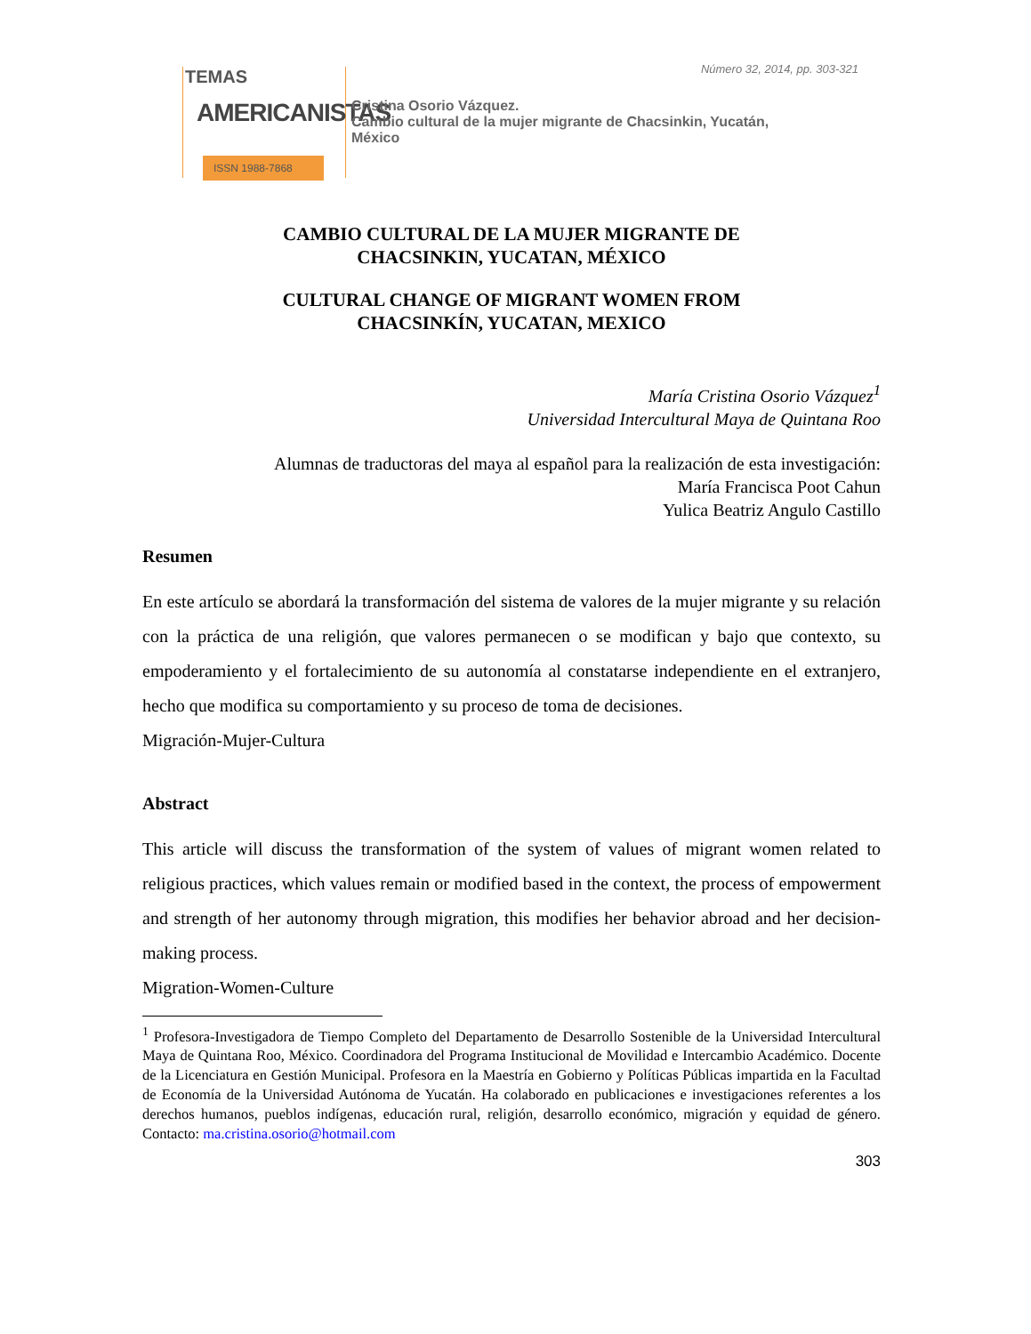Número 32, 2014, pp. 303-321
TEMAS
AMERICANISTAS
ISSN 1988-7868
Cristina Osorio Vázquez.
Cambio cultural de la mujer migrante de Chacsinkin, Yucatán,
México
CAMBIO CULTURAL DE LA MUJER MIGRANTE DE
CHACSINKIN, YUCATAN, MÉXICO
CULTURAL CHANGE OF MIGRANT WOMEN FROM
CHACSINKÍN, YUCATAN, MEXICO
María Cristina Osorio Vázquez<sup>1</sup>
Universidad Intercultural Maya de Quintana Roo
Alumnas de traductoras del maya al español para la realización de esta investigación:
María Francisca Poot Cahun
Yulica Beatriz Angulo Castillo
Resumen
En este artículo se abordará la transformación del sistema de valores de la mujer migrante y su relación con la práctica de una religión, que valores permanecen o se modifican y bajo que contexto, su empoderamiento y el fortalecimiento de su autonomía al constatarse independiente en el extranjero, hecho que modifica su comportamiento y su proceso de toma de decisiones.
Migración-Mujer-Cultura
Abstract
This article will discuss the transformation of the system of values of migrant women related to religious practices, which values remain or modified based in the context, the process of empowerment and strength of her autonomy through migration, this modifies her behavior abroad and her decision-making process.
Migration-Women-Culture
<sup>1</sup> Profesora-Investigadora de Tiempo Completo del Departamento de Desarrollo Sostenible de la Universidad Intercultural Maya de Quintana Roo, México. Coordinadora del Programa Institucional de Movilidad e Intercambio Académico. Docente de la Licenciatura en Gestión Municipal. Profesora en la Maestría en Gobierno y Políticas Públicas impartida en la Facultad de Economía de la Universidad Autónoma de Yucatán. Ha colaborado en publicaciones e investigaciones referentes a los derechos humanos, pueblos indígenas, educación rural, religión, desarrollo económico, migración y equidad de género. Contacto: ma.cristina.osorio@hotmail.com
303